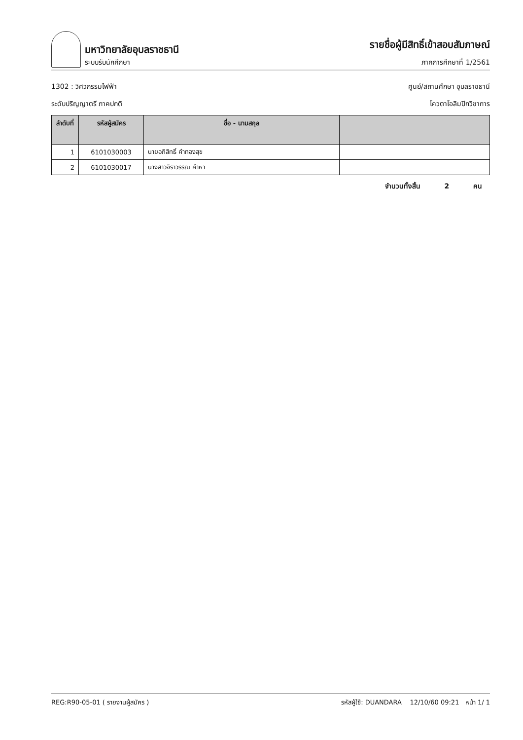มหาวิทยาลัยอุบลราชธานี
ระบบรับนักศึกษา
รายชื่อผู้มีสิทธิ์เข้าสอบสัมภาษณ์
ภาคการศึกษาที่ 1/2561
1302 : วิศวกรรมไฟฟ้า ศูนย์/สถานศึกษา อุบลราชธานี
ระดับปริญญาตรี ภาคปกติ โควตาโอลิมปิกวิชาการ
| ลำดับที่ | รหัสผู้สมัคร | ชื่อ - นามสกุล | |
| --- | --- | --- | --- |
| 1 | 6101030003 | นายอภิสิทธิ์ คำทองสุข | |
| 2 | 6101030017 | นางสาวจิราวรรณ คำหา | |
จำนวนทั้งสิ้น 2 คน
REG:R90-05-01 ( รายงานผู้สมัคร ) รหัสผู้ใช้: DUANDARA 12/10/60 09:21 หน้า 1/ 1